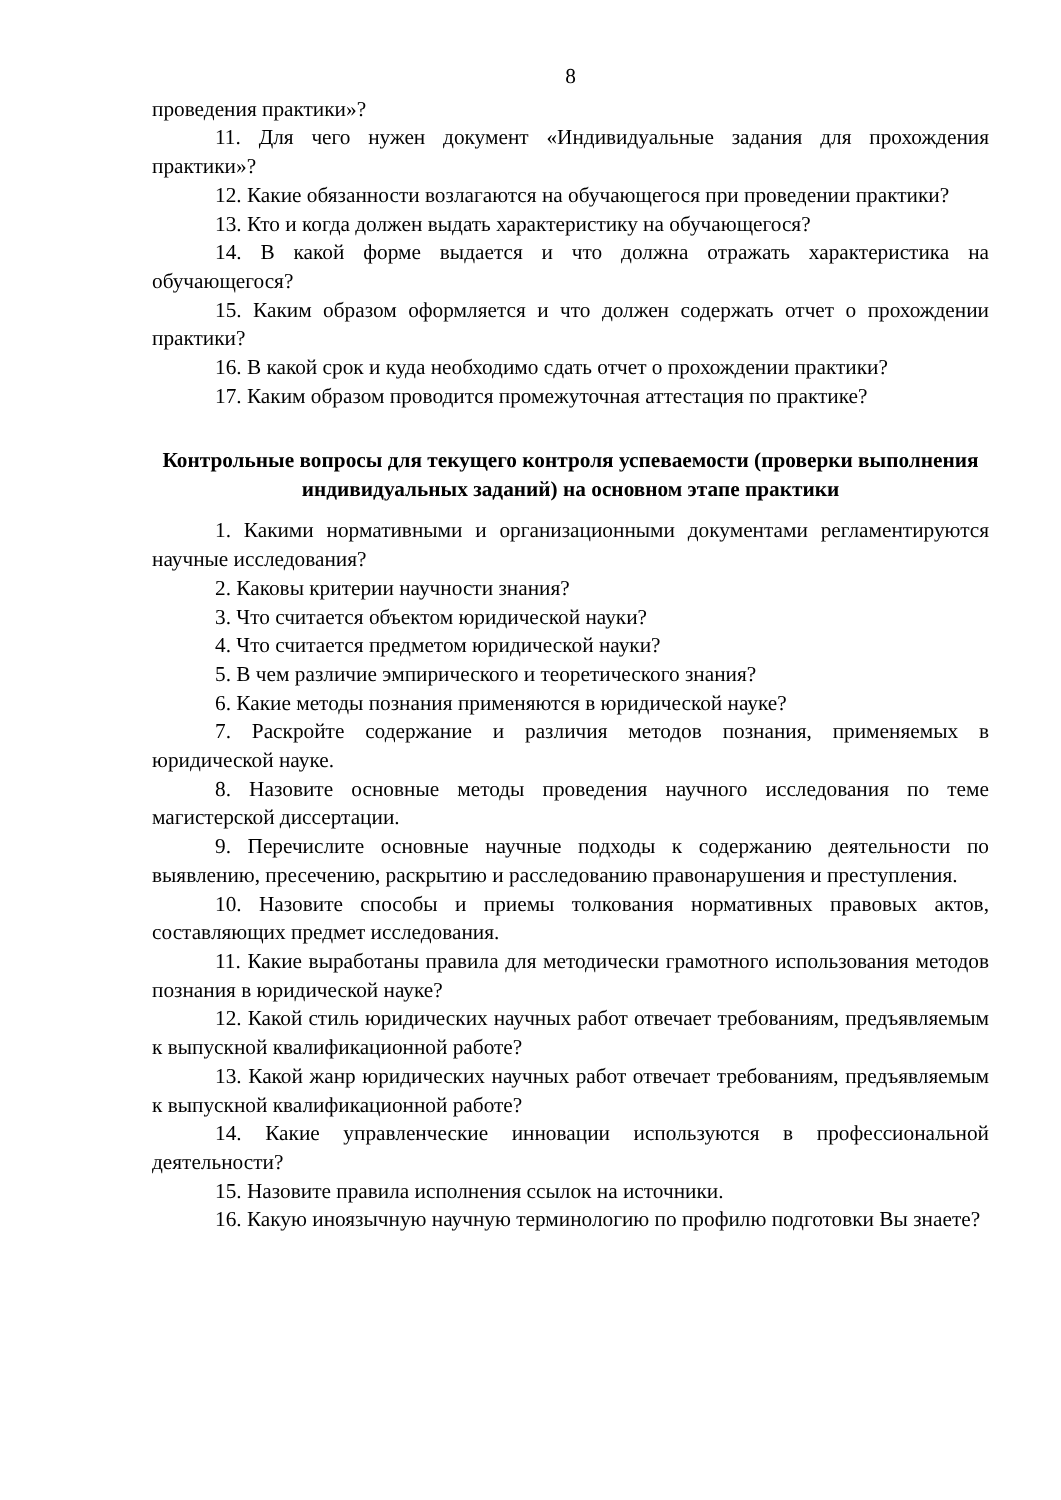8
проведения практики»?
11. Для чего нужен документ «Индивидуальные задания для прохождения практики»?
12. Какие обязанности возлагаются на обучающегося при проведении практики?
13. Кто и когда должен выдать характеристику на обучающегося?
14. В какой форме выдается и что должна отражать характеристика на обучающегося?
15. Каким образом оформляется и что должен содержать отчет о прохождении практики?
16. В какой срок и куда необходимо сдать отчет о прохождении практики?
17. Каким образом проводится промежуточная аттестация по практике?
Контрольные вопросы для текущего контроля успеваемости (проверки выполнения индивидуальных заданий) на основном этапе практики
1. Какими нормативными и организационными документами регламентируются научные исследования?
2. Каковы критерии научности знания?
3. Что считается объектом юридической науки?
4. Что считается предметом юридической науки?
5. В чем различие эмпирического и теоретического знания?
6. Какие методы познания применяются в юридической науке?
7. Раскройте содержание и различия методов познания, применяемых в юридической науке.
8. Назовите основные методы проведения научного исследования по теме магистерской диссертации.
9. Перечислите основные научные подходы к содержанию деятельности по выявлению, пресечению, раскрытию и расследованию правонарушения и преступления.
10. Назовите способы и приемы толкования нормативных правовых актов, составляющих предмет исследования.
11. Какие выработаны правила для методически грамотного использования методов познания в юридической науке?
12. Какой стиль юридических научных работ отвечает требованиям, предъявляемым к выпускной квалификационной работе?
13. Какой жанр юридических научных работ отвечает требованиям, предъявляемым к выпускной квалификационной работе?
14. Какие управленческие инновации используются в профессиональной деятельности?
15. Назовите правила исполнения ссылок на источники.
16. Какую иноязычную научную терминологию по профилю подготовки Вы знаете?